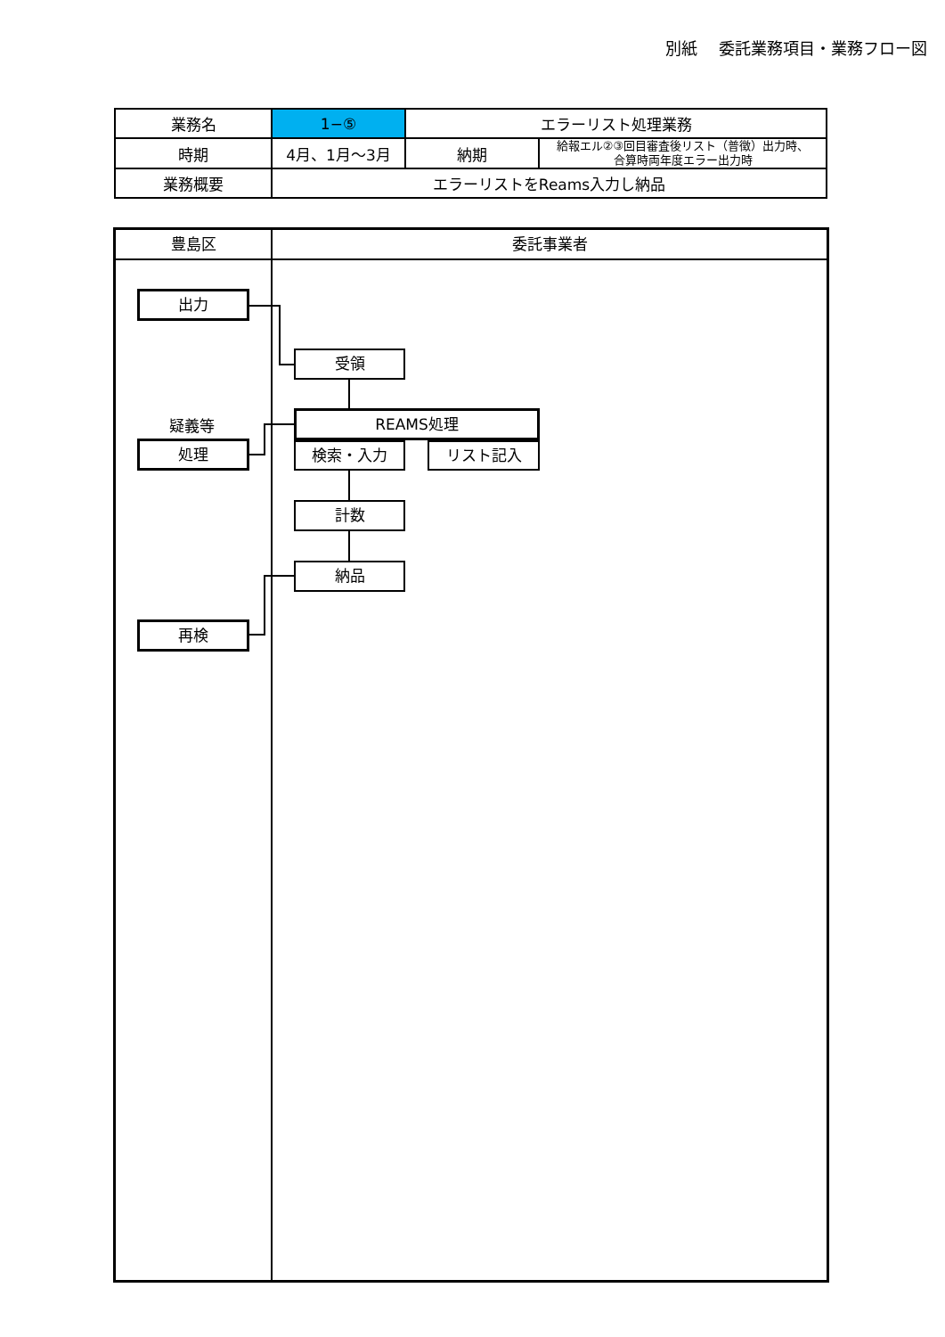別紙　 委託業務項目・業務フロー図
| 業務名 | 1−⑤ | エラーリスト処理業務 | |
| 時期 | 4月、1月～3月 | 納期 | 給報エル②③回目審査後リスト（普徴）出力時、 合算時両年度エラー出力時 |
| 業務概要 | エラーリストをReams入力し納品 | | |
豊島区 委託事業者
出力
受領
疑義等 REAMS処理
処理 検索・入力 リスト記入
計数
納品
再検